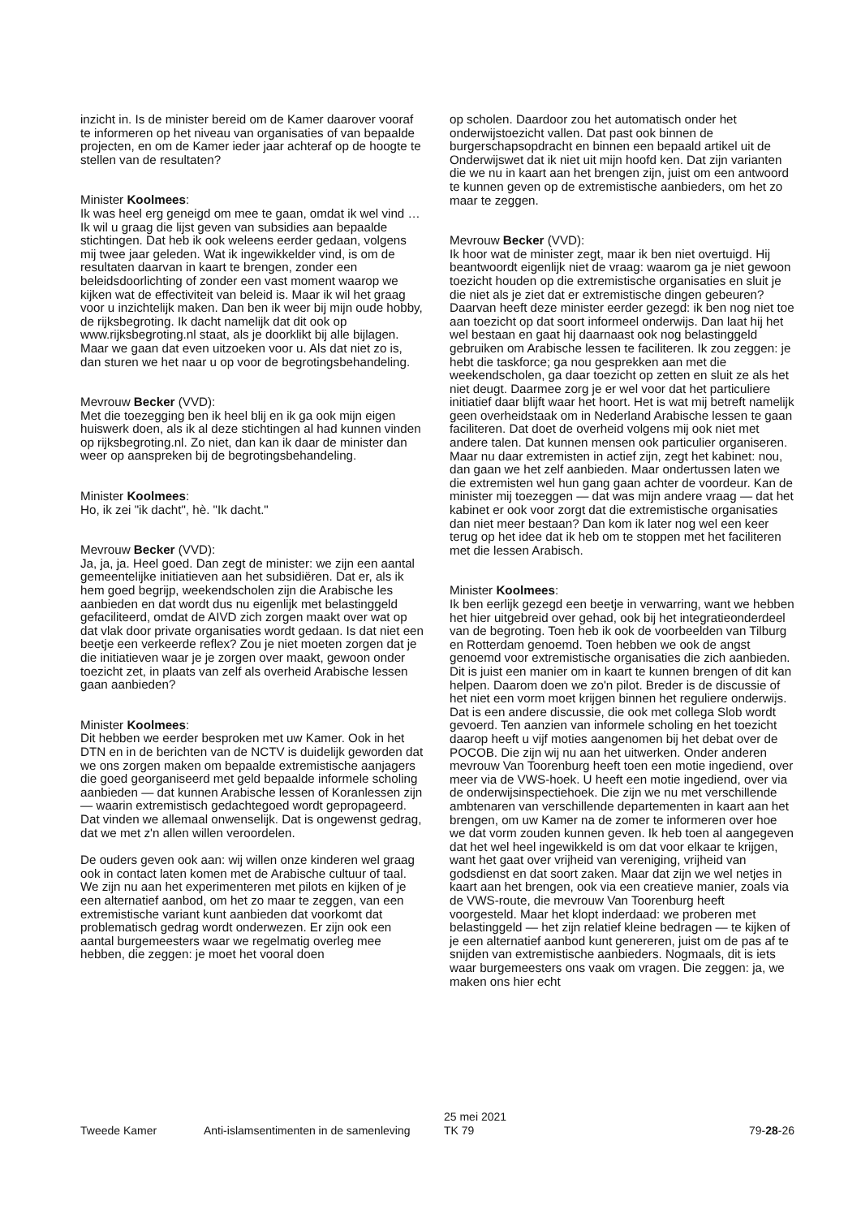inzicht in. Is de minister bereid om de Kamer daarover vooraf te informeren op het niveau van organisaties of van bepaalde projecten, en om de Kamer ieder jaar achteraf op de hoogte te stellen van de resultaten?
Minister Koolmees:
Ik was heel erg geneigd om mee te gaan, omdat ik wel vind … Ik wil u graag die lijst geven van subsidies aan bepaalde stichtingen. Dat heb ik ook weleens eerder gedaan, volgens mij twee jaar geleden. Wat ik ingewikkelder vind, is om de resultaten daarvan in kaart te brengen, zonder een beleidsdoorlichting of zonder een vast moment waarop we kijken wat de effectiviteit van beleid is. Maar ik wil het graag voor u inzichtelijk maken. Dan ben ik weer bij mijn oude hobby, de rijksbegroting. Ik dacht namelijk dat dit ook op www.rijksbegroting.nl staat, als je doorklikt bij alle bijlagen. Maar we gaan dat even uitzoeken voor u. Als dat niet zo is, dan sturen we het naar u op voor de begrotingsbehandeling.
Mevrouw Becker (VVD):
Met die toezegging ben ik heel blij en ik ga ook mijn eigen huiswerk doen, als ik al deze stichtingen al had kunnen vinden op rijksbegroting.nl. Zo niet, dan kan ik daar de minister dan weer op aanspreken bij de begrotingsbehandeling.
Minister Koolmees:
Ho, ik zei "ik dacht", hè. "Ik dacht."
Mevrouw Becker (VVD):
Ja, ja, ja. Heel goed. Dan zegt de minister: we zijn een aantal gemeentelijke initiatieven aan het subsidiëren. Dat er, als ik hem goed begrijp, weekendscholen zijn die Arabische les aanbieden en dat wordt dus nu eigenlijk met belastinggeld gefaciliteerd, omdat de AIVD zich zorgen maakt over wat op dat vlak door private organisaties wordt gedaan. Is dat niet een beetje een verkeerde reflex? Zou je niet moeten zorgen dat je die initiatieven waar je je zorgen over maakt, gewoon onder toezicht zet, in plaats van zelf als overheid Arabische lessen gaan aanbieden?
Minister Koolmees:
Dit hebben we eerder besproken met uw Kamer. Ook in het DTN en in de berichten van de NCTV is duidelijk geworden dat we ons zorgen maken om bepaalde extremistische aanjagers die goed georganiseerd met geld bepaalde informele scholing aanbieden — dat kunnen Arabische lessen of Koranlessen zijn — waarin extremistisch gedachtegoed wordt gepropageerd. Dat vinden we allemaal onwenselijk. Dat is ongewenst gedrag, dat we met z'n allen willen veroordelen.
De ouders geven ook aan: wij willen onze kinderen wel graag ook in contact laten komen met de Arabische cultuur of taal. We zijn nu aan het experimenteren met pilots en kijken of je een alternatief aanbod, om het zo maar te zeggen, van een extremistische variant kunt aanbieden dat voorkomt dat problematisch gedrag wordt onderwezen. Er zijn ook een aantal burgemeesters waar we regelmatig overleg mee hebben, die zeggen: je moet het vooral doen
op scholen. Daardoor zou het automatisch onder het onderwijstoezicht vallen. Dat past ook binnen de burgerschapsopdracht en binnen een bepaald artikel uit de Onderwijswet dat ik niet uit mijn hoofd ken. Dat zijn varianten die we nu in kaart aan het brengen zijn, juist om een antwoord te kunnen geven op de extremistische aanbieders, om het zo maar te zeggen.
Mevrouw Becker (VVD):
Ik hoor wat de minister zegt, maar ik ben niet overtuigd. Hij beantwoordt eigenlijk niet de vraag: waarom ga je niet gewoon toezicht houden op die extremistische organisaties en sluit je die niet als je ziet dat er extremistische dingen gebeuren? Daarvan heeft deze minister eerder gezegd: ik ben nog niet toe aan toezicht op dat soort informeel onderwijs. Dan laat hij het wel bestaan en gaat hij daarnaast ook nog belastinggeld gebruiken om Arabische lessen te faciliteren. Ik zou zeggen: je hebt die taskforce; ga nou gesprekken aan met die weekendscholen, ga daar toezicht op zetten en sluit ze als het niet deugt. Daarmee zorg je er wel voor dat het particuliere initiatief daar blijft waar het hoort. Het is wat mij betreft namelijk geen overheidstaak om in Nederland Arabische lessen te gaan faciliteren. Dat doet de overheid volgens mij ook niet met andere talen. Dat kunnen mensen ook particulier organiseren. Maar nu daar extremisten in actief zijn, zegt het kabinet: nou, dan gaan we het zelf aanbieden. Maar ondertussen laten we die extremisten wel hun gang gaan achter de voordeur. Kan de minister mij toezeggen — dat was mijn andere vraag — dat het kabinet er ook voor zorgt dat die extremistische organisaties dan niet meer bestaan? Dan kom ik later nog wel een keer terug op het idee dat ik heb om te stoppen met het faciliteren met die lessen Arabisch.
Minister Koolmees:
Ik ben eerlijk gezegd een beetje in verwarring, want we hebben het hier uitgebreid over gehad, ook bij het integratieonderdeel van de begroting. Toen heb ik ook de voorbeelden van Tilburg en Rotterdam genoemd. Toen hebben we ook de angst genoemd voor extremistische organisaties die zich aanbieden. Dit is juist een manier om in kaart te kunnen brengen of dit kan helpen. Daarom doen we zo'n pilot. Breder is de discussie of het niet een vorm moet krijgen binnen het reguliere onderwijs. Dat is een andere discussie, die ook met collega Slob wordt gevoerd. Ten aanzien van informele scholing en het toezicht daarop heeft u vijf moties aangenomen bij het debat over de POCOB. Die zijn wij nu aan het uitwerken. Onder anderen mevrouw Van Toorenburg heeft toen een motie ingediend, over meer via de VWS-hoek. U heeft een motie ingediend, over via de onderwijsinspectiehoek. Die zijn we nu met verschillende ambtenaren van verschillende departementen in kaart aan het brengen, om uw Kamer na de zomer te informeren over hoe we dat vorm zouden kunnen geven. Ik heb toen al aangegeven dat het wel heel ingewikkeld is om dat voor elkaar te krijgen, want het gaat over vrijheid van vereniging, vrijheid van godsdienst en dat soort zaken. Maar dat zijn we wel netjes in kaart aan het brengen, ook via een creatieve manier, zoals via de VWS-route, die mevrouw Van Toorenburg heeft voorgesteld. Maar het klopt inderdaad: we proberen met belastinggeld — het zijn relatief kleine bedragen — te kijken of je een alternatief aanbod kunt genereren, juist om de pas af te snijden van extremistische aanbieders. Nogmaals, dit is iets waar burgemeesters ons vaak om vragen. Die zeggen: ja, we maken ons hier echt
Tweede Kamer Anti-islamsentimenten in de samenleving
25 mei 2021
TK 79
79-28-26